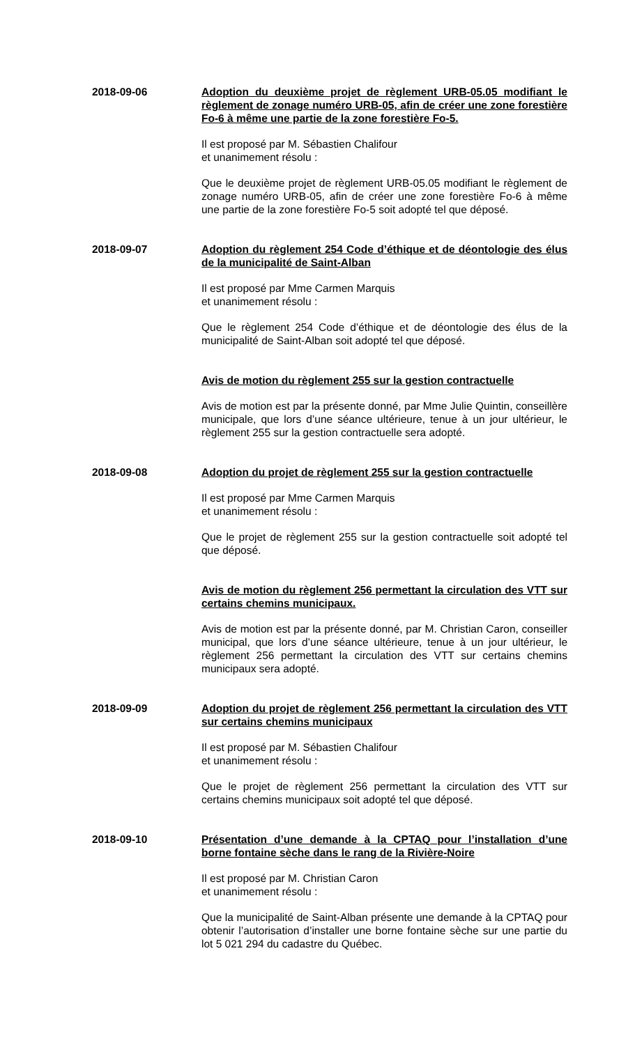2018-09-06 Adoption du deuxième projet de règlement URB-05.05 modifiant le règlement de zonage numéro URB-05, afin de créer une zone forestière Fo-6 à même une partie de la zone forestière Fo-5.
Il est proposé par M. Sébastien Chalifour
et unanimement résolu :
Que le deuxième projet de règlement URB-05.05 modifiant le règlement de zonage numéro URB-05, afin de créer une zone forestière Fo-6 à même une partie de la zone forestière Fo-5 soit adopté tel que déposé.
2018-09-07 Adoption du règlement 254 Code d’éthique et de déontologie des élus de la municipalité de Saint-Alban
Il est proposé par Mme Carmen Marquis
et unanimement résolu :
Que le règlement 254 Code d’éthique et de déontologie des élus de la municipalité de Saint-Alban soit adopté tel que déposé.
Avis de motion du règlement 255 sur la gestion contractuelle
Avis de motion est par la présente donné, par Mme Julie Quintin, conseillère municipale, que lors d’une séance ultérieure, tenue à un jour ultérieur, le règlement 255 sur la gestion contractuelle sera adopté.
2018-09-08 Adoption du projet de règlement 255 sur la gestion contractuelle
Il est proposé par Mme Carmen Marquis
et unanimement résolu :
Que le projet de règlement 255 sur la gestion contractuelle soit adopté tel que déposé.
Avis de motion du règlement 256 permettant la circulation des VTT sur certains chemins municipaux.
Avis de motion est par la présente donné, par M. Christian Caron, conseiller municipal, que lors d’une séance ultérieure, tenue à un jour ultérieur, le règlement 256 permettant la circulation des VTT sur certains chemins municipaux sera adopté.
2018-09-09 Adoption du projet de règlement 256 permettant la circulation des VTT sur certains chemins municipaux
Il est proposé par M. Sébastien Chalifour
et unanimement résolu :
Que le projet de règlement 256 permettant la circulation des VTT sur certains chemins municipaux soit adopté tel que déposé.
2018-09-10 Présentation d’une demande à la CPTAQ pour l’installation d’une borne fontaine sèche dans le rang de la Rivière-Noire
Il est proposé par M. Christian Caron
et unanimement résolu :
Que la municipalité de Saint-Alban présente une demande à la CPTAQ pour obtenir l’autorisation d’installer une borne fontaine sèche sur une partie du lot 5 021 294 du cadastre du Québec.